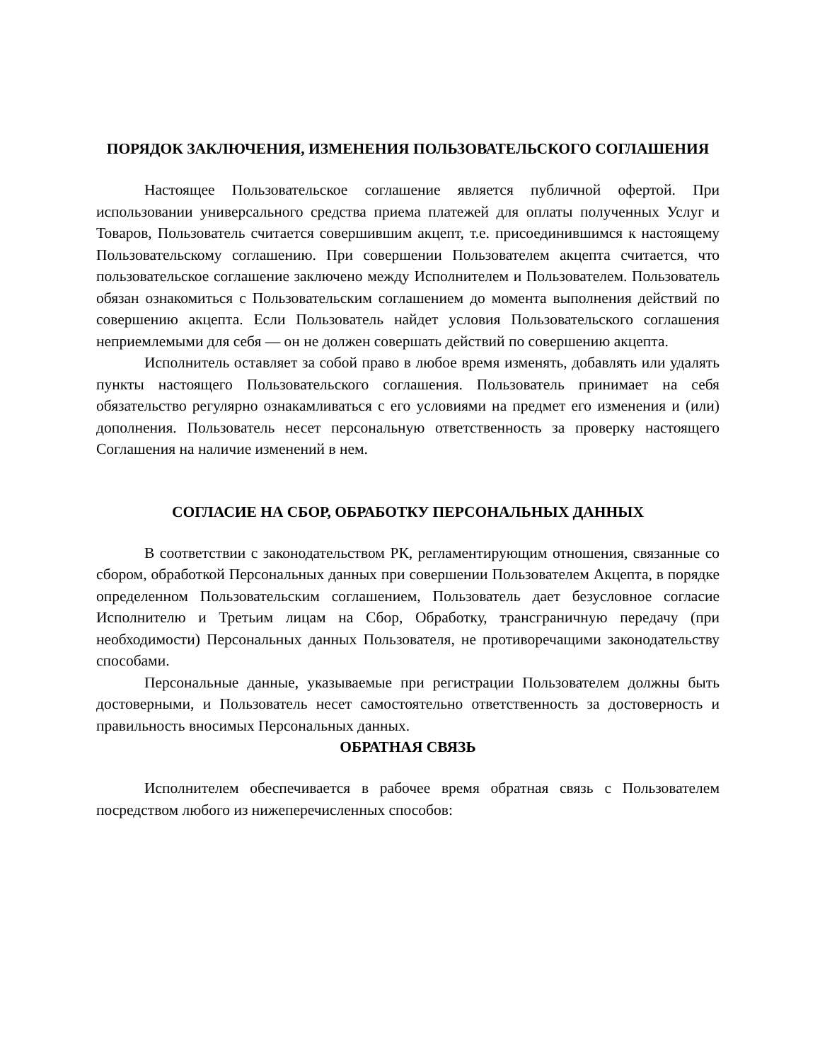ПОРЯДОК ЗАКЛЮЧЕНИЯ, ИЗМЕНЕНИЯ ПОЛЬЗОВАТЕЛЬСКОГО СОГЛАШЕНИЯ
Настоящее Пользовательское соглашение является публичной офертой. При использовании универсального средства приема платежей для оплаты полученных Услуг и Товаров, Пользователь считается совершившим акцепт, т.е. присоединившимся к настоящему Пользовательскому соглашению. При совершении Пользователем акцепта считается, что пользовательское соглашение заключено между Исполнителем и Пользователем. Пользователь обязан ознакомиться с Пользовательским соглашением до момента выполнения действий по совершению акцепта. Если Пользователь найдет условия Пользовательского соглашения неприемлемыми для себя — он не должен совершать действий по совершению акцепта.
Исполнитель оставляет за собой право в любое время изменять, добавлять или удалять пункты настоящего Пользовательского соглашения. Пользователь принимает на себя обязательство регулярно ознакамливаться с его условиями на предмет его изменения и (или) дополнения. Пользователь несет персональную ответственность за проверку настоящего Соглашения на наличие изменений в нем.
СОГЛАСИЕ НА СБОР, ОБРАБОТКУ ПЕРСОНАЛЬНЫХ ДАННЫХ
В соответствии с законодательством РК, регламентирующим отношения, связанные со сбором, обработкой Персональных данных при совершении Пользователем Акцепта, в порядке определенном Пользовательским соглашением, Пользователь дает безусловное согласие Исполнителю и Третьим лицам на Сбор, Обработку, трансграничную передачу (при необходимости) Персональных данных Пользователя, не противоречащими законодательству способами.
Персональные данные, указываемые при регистрации Пользователем должны быть достоверными, и Пользователь несет самостоятельно ответственность за достоверность и правильность вносимых Персональных данных.
ОБРАТНАЯ СВЯЗЬ
Исполнителем обеспечивается в рабочее время обратная связь с Пользователем посредством любого из нижеперечисленных способов: